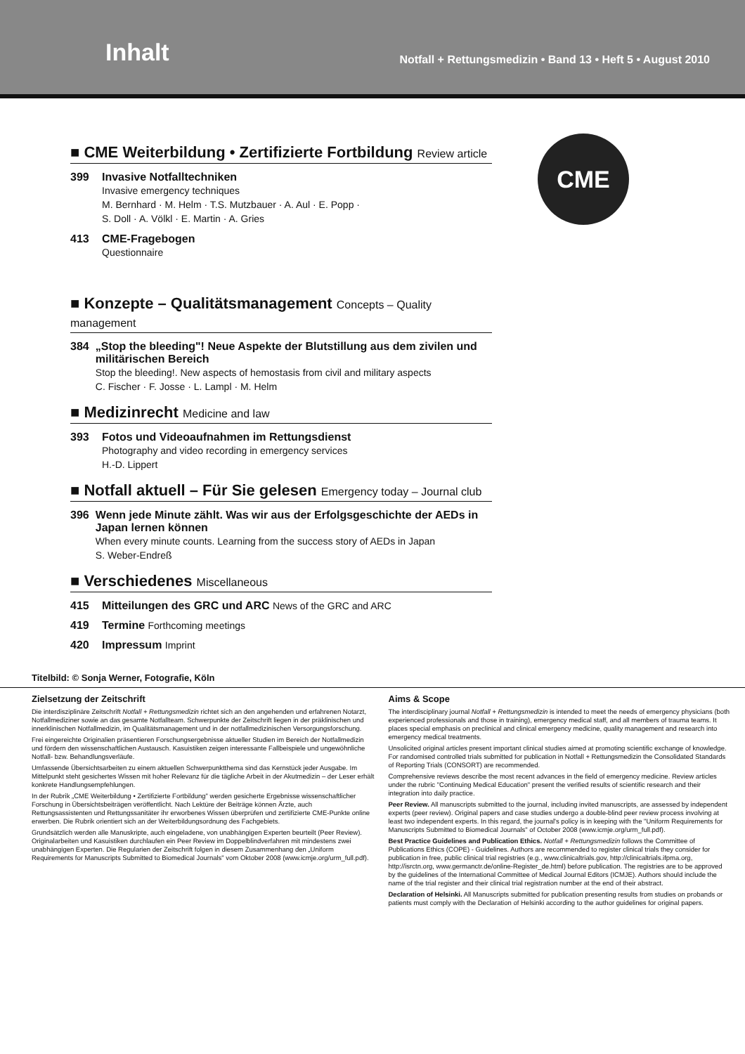Inhalt
Notfall + Rettungsmedizin • Band 13 • Heft 5 • August 2010
CME
■ CME Weiterbildung • Zertifizierte Fortbildung Review article
399 Invasive Notfalltechniken
Invasive emergency techniques
M. Bernhard · M. Helm · T.S. Mutzbauer · A. Aul · E. Popp ·
S. Doll · A. Völkl · E. Martin · A. Gries
413 CME-Fragebogen
Questionnaire
■ Konzepte – Qualitätsmanagement Concepts – Quality management
384 „Stop the bleeding"! Neue Aspekte der Blutstillung aus dem zivilen und militärischen Bereich
Stop the bleeding!. New aspects of hemostasis from civil and military aspects
C. Fischer · F. Josse · L. Lampl · M. Helm
■ Medizinrecht Medicine and law
393 Fotos und Videoaufnahmen im Rettungsdienst
Photography and video recording in emergency services
H.-D. Lippert
■ Notfall aktuell – Für Sie gelesen Emergency today – Journal club
396 Wenn jede Minute zählt. Was wir aus der Erfolgsgeschichte der AEDs in Japan lernen können
When every minute counts. Learning from the success story of AEDs in Japan
S. Weber-Endreß
■ Verschiedenes Miscellaneous
415 Mitteilungen des GRC und ARC News of the GRC and ARC
419 Termine Forthcoming meetings
420 Impressum Imprint
Titelbild: © Sonja Werner, Fotografie, Köln
Zielsetzung der Zeitschrift
Die interdisziplinäre Zeitschrift Notfall + Rettungsmedizin richtet sich an den angehenden und erfahrenen Notarzt, Notfallmediziner sowie an das gesamte Notfallteam. Schwerpunkte der Zeitschrift liegen in der präklinischen und innerklinischen Notfallmedizin, im Qualitätsmanagement und in der notfallmedizinischen Versorgungsforschung.
Frei eingereichte Originalien präsentieren Forschungsergebnisse aktueller Studien im Bereich der Notfallmedizin und fördern den wissenschaftlichen Austausch. Kasuistiken zeigen interessante Fallbeispiele und ungewöhnliche Notfall- bzw. Behandlungsverläufe.
Umfassende Übersichtsarbeiten zu einem aktuellen Schwerpunktthema sind das Kernstück jeder Ausgabe. Im Mittelpunkt steht gesichertes Wissen mit hoher Relevanz für die tägliche Arbeit in der Akutmedizin – der Leser erhält konkrete Handlungsempfehlungen.
In der Rubrik „CME Weiterbildung • Zertifizierte Fortbildung" werden gesicherte Ergebnisse wissenschaftlicher Forschung in Übersichtsbeiträgen veröffentlicht. Nach Lektüre der Beiträge können Ärzte, auch Rettungsassistenten und Rettungssanitäter ihr erworbenes Wissen überprüfen und zertifizierte CME-Punkte online erwerben. Die Rubrik orientiert sich an der Weiterbildungsordnung des Fachgebiets.
Grundsätzlich werden alle Manuskripte, auch eingeladene, von unabhängigen Experten beurteilt (Peer Review). Originalarbeiten und Kasuistiken durchlaufen ein Peer Review im Doppelblindverfahren mit mindestens zwei unabhängigen Experten. Die Regularien der Zeitschrift folgen in diesem Zusammenhang den „Uniform Requirements for Manuscripts Submitted to Biomedical Journals" vom Oktober 2008 (www.icmje.org/urm_full.pdf).
Aims & Scope
The interdisciplinary journal Notfall + Rettungsmedizin is intended to meet the needs of emergency physicians (both experienced professionals and those in training), emergency medical staff, and all members of trauma teams. It places special emphasis on preclinical and clinical emergency medicine, quality management and research into emergency medical treatments.
Unsolicited original articles present important clinical studies aimed at promoting scientific exchange of knowledge. For randomised controlled trials submitted for publication in Notfall + Rettungsmedizin the Consolidated Standards of Reporting Trials (CONSORT) are recommended.
Comprehensive reviews describe the most recent advances in the field of emergency medicine. Review articles under the rubric "Continuing Medical Education" present the verified results of scientific research and their integration into daily practice.
Peer Review. All manuscripts submitted to the journal, including invited manuscripts, are assessed by independent experts (peer review). Original papers and case studies undergo a double-blind peer review process involving at least two independent experts. In this regard, the journal's policy is in keeping with the "Uniform Requirements for Manuscripts Submitted to Biomedical Journals" of October 2008 (www.icmje.org/urm_full.pdf).
Best Practice Guidelines and Publication Ethics. Notfall + Rettungsmedizin follows the Committee of Publications Ethics (COPE) - Guidelines. Authors are recommended to register clinical trials they consider for publication in free, public clinical trial registries (e.g., www.clinicaltrials.gov, http://clinicaltrials.ifpma.org, http://isrctn.org, www.germanctr.de/online-Register_de.html) before publication. The registries are to be approved by the guidelines of the International Committee of Medical Journal Editors (ICMJE). Authors should include the name of the trial register and their clinical trial registration number at the end of their abstract.
Declaration of Helsinki. All Manuscripts submitted for publication presenting results from studies on probands or patients must comply with the Declaration of Helsinki according to the author guidelines for original papers.